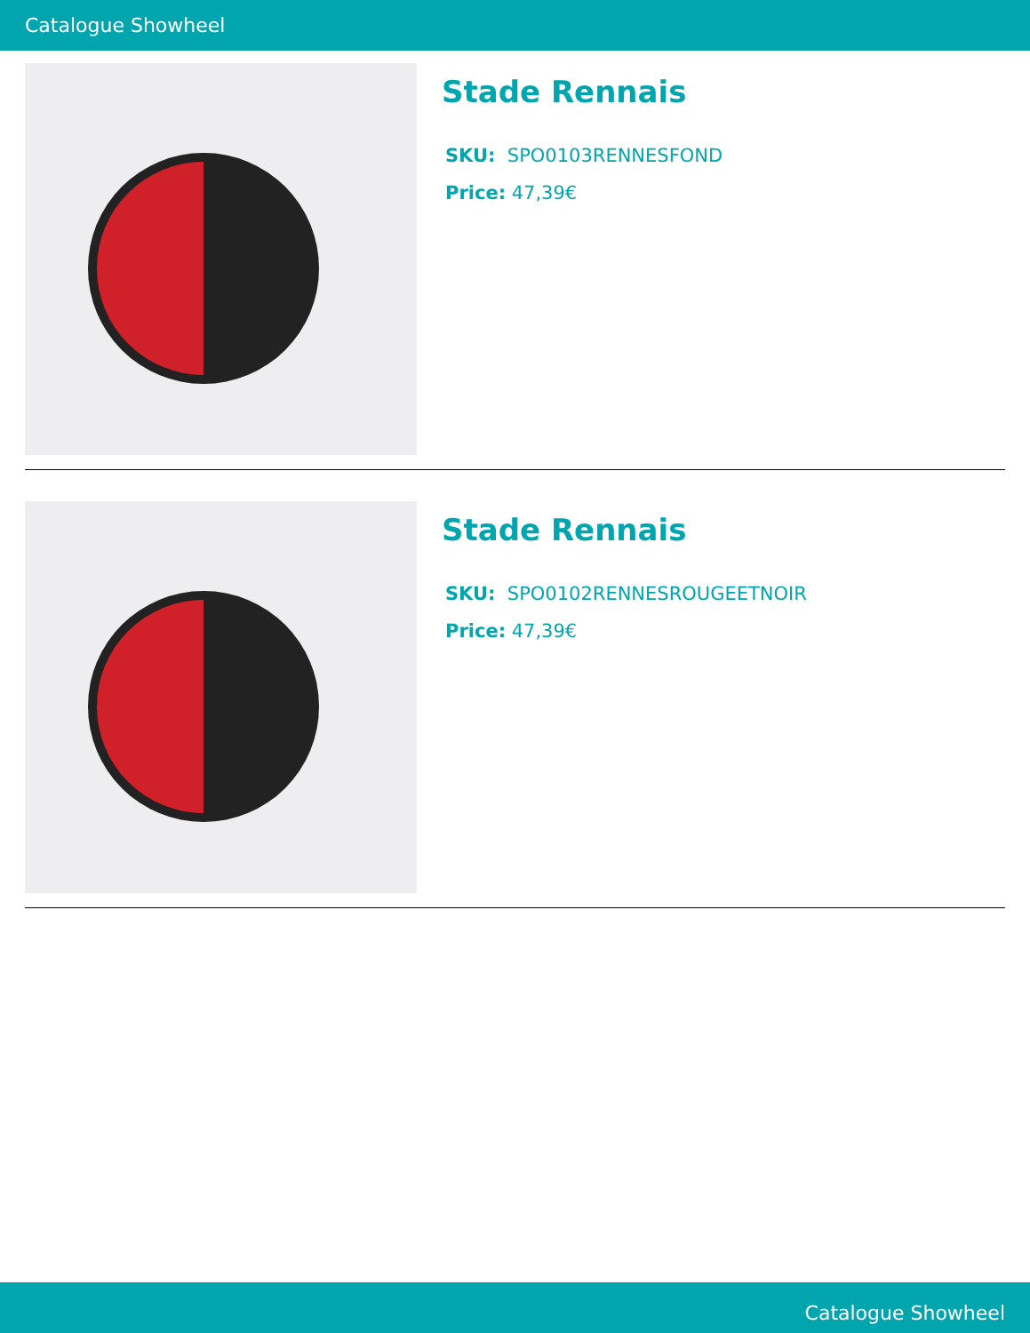Catalogue Showheel
Stade Rennais
SKU: SPO0103RENNESFOND
Price: 47,39€
Stade Rennais
SKU: SPO0102RENNESROUGEETNOIR
Price: 47,39€
Catalogue Showheel